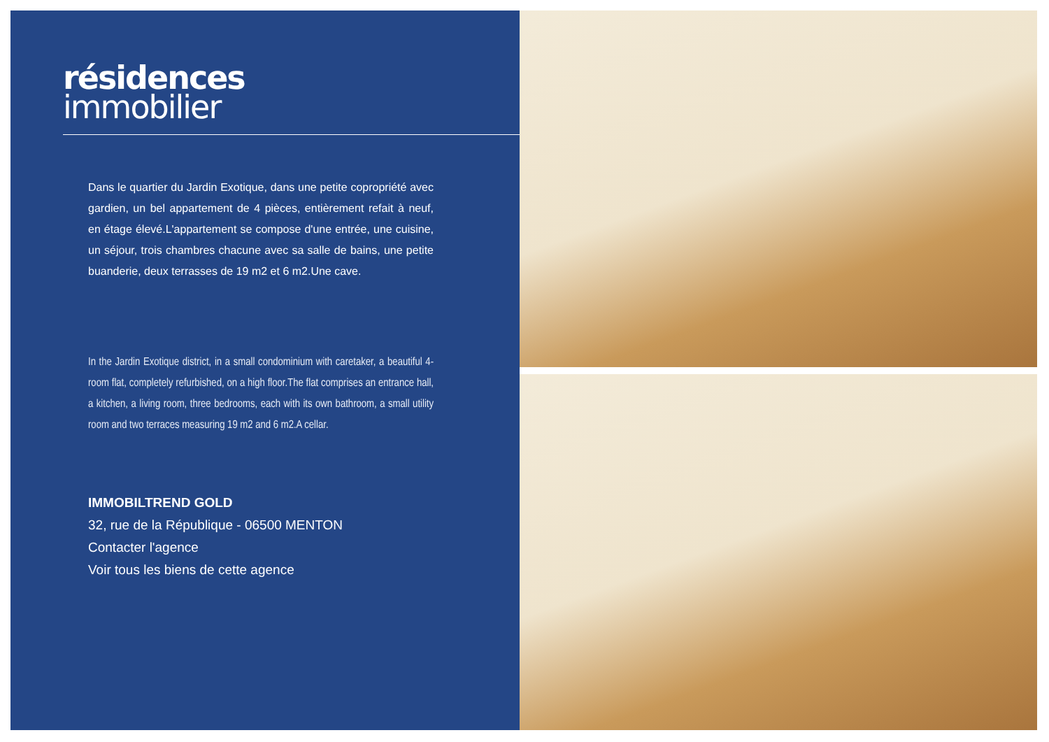résidences
immobilier
Dans le quartier du Jardin Exotique, dans une petite copropriété avec gardien, un bel appartement de 4 pièces, entièrement refait à neuf, en étage élevé.L'appartement se compose d'une entrée, une cuisine, un séjour, trois chambres chacune avec sa salle de bains, une petite buanderie, deux terrasses de 19 m2 et 6 m2.Une cave.
In the Jardin Exotique district, in a small condominium with caretaker, a beautiful 4-room flat, completely refurbished, on a high floor.The flat comprises an entrance hall, a kitchen, a living room, three bedrooms, each with its own bathroom, a small utility room and two terraces measuring 19 m2 and 6 m2.A cellar.
IMMOBILTREND GOLD
32, rue de la République - 06500 MENTON
Contacter l'agence
Voir tous les biens de cette agence